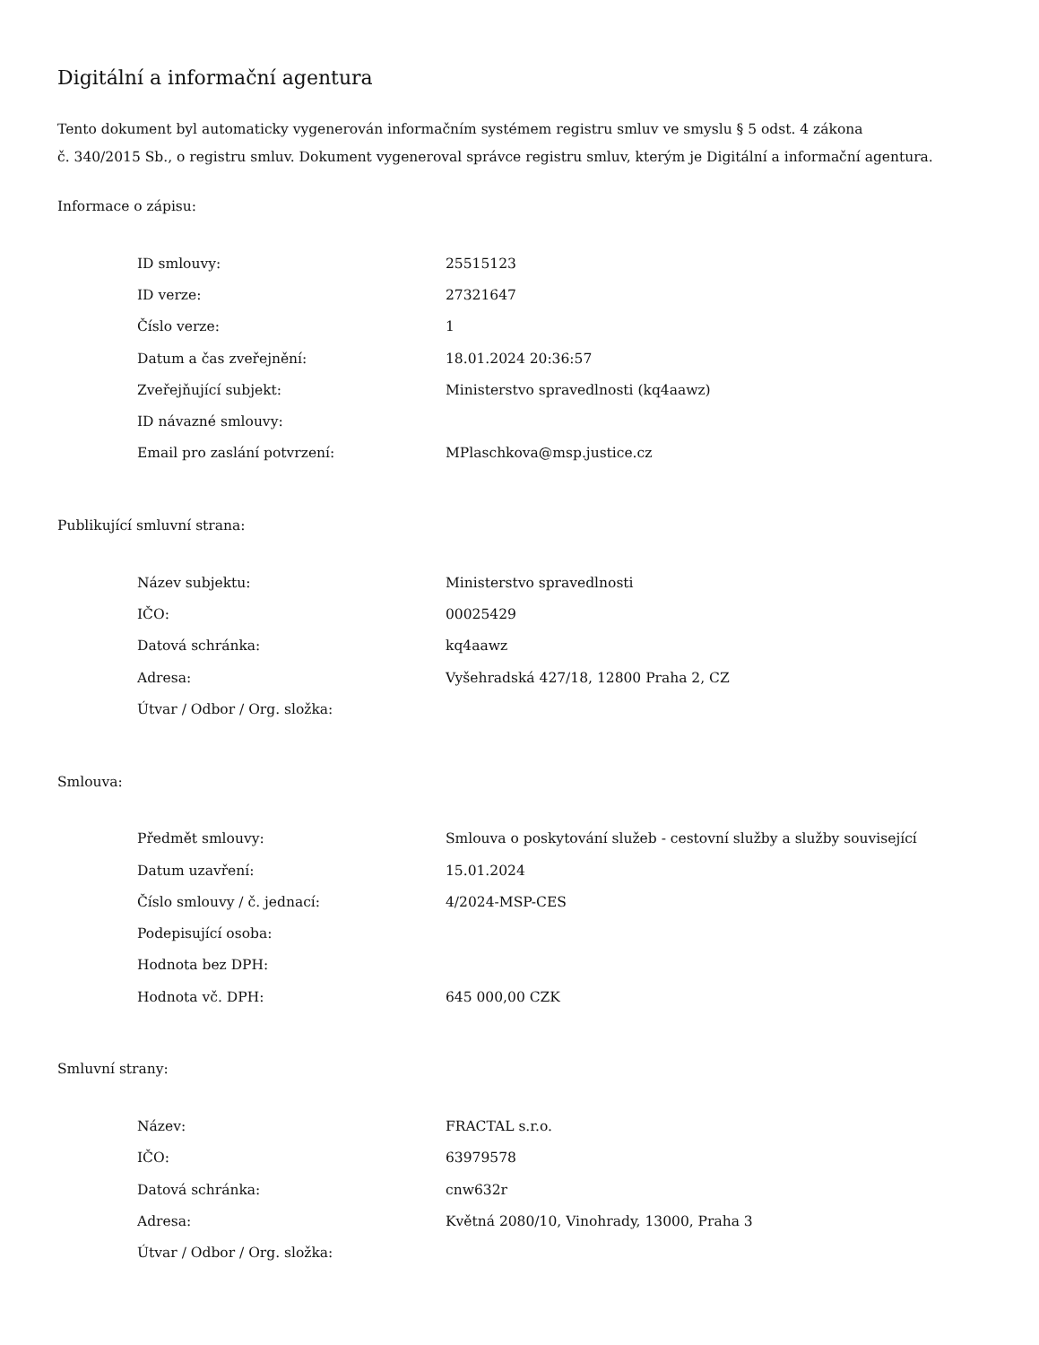Digitální a informační agentura
Tento dokument byl automaticky vygenerován informačním systémem registru smluv ve smyslu § 5 odst. 4 zákona
č. 340/2015 Sb., o registru smluv. Dokument vygeneroval správce registru smluv, kterým je Digitální a informační agentura.
Informace o zápisu:
| ID smlouvy: | 25515123 |
| ID verze: | 27321647 |
| Číslo verze: | 1 |
| Datum a čas zveřejnění: | 18.01.2024 20:36:57 |
| Zveřejňující subjekt: | Ministerstvo spravedlnosti (kq4aawz) |
| ID návazné smlouvy: | |
| Email pro zaslání potvrzení: | MPlaschkova@msp.justice.cz |
Publikující smluvní strana:
| Název subjektu: | Ministerstvo spravedlnosti |
| IČO: | 00025429 |
| Datová schránka: | kq4aawz |
| Adresa: | Vyšehradská 427/18, 12800 Praha 2, CZ |
| Útvar / Odbor / Org. složka: | |
Smlouva:
| Předmět smlouvy: | Smlouva o poskytování služeb - cestovní služby a služby související |
| Datum uzavření: | 15.01.2024 |
| Číslo smlouvy / č. jednací: | 4/2024-MSP-CES |
| Podepisující osoba: | |
| Hodnota bez DPH: | |
| Hodnota vč. DPH: | 645 000,00 CZK |
Smluvní strany:
| Název: | FRACTAL s.r.o. |
| IČO: | 63979578 |
| Datová schránka: | cnw632r |
| Adresa: | Květná 2080/10, Vinohrady, 13000, Praha 3 |
| Útvar / Odbor / Org. složka: | |